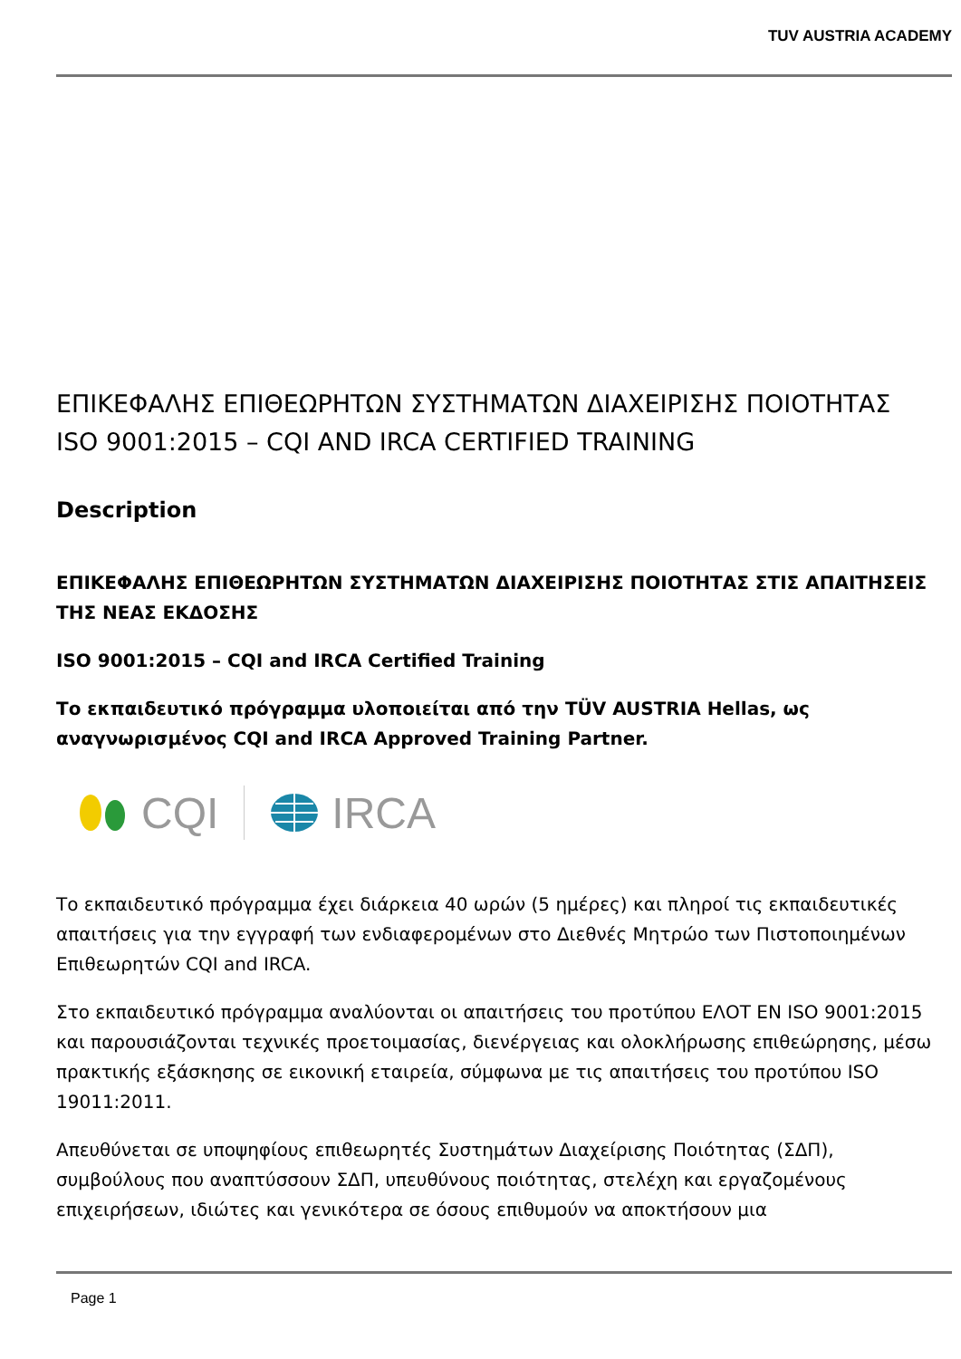TUV AUSTRIA ACADEMY
ΕΠΙΚΕΦΑΛΗΣ ΕΠΙΘΕΩΡΗΤΩΝ ΣΥΣΤΗΜΑΤΩΝ ΔΙΑΧΕΙΡΙΣΗΣ ΠΟΙΟΤΗΤΑΣ ISO 9001:2015 – CQI AND IRCA CERTIFIED TRAINING
Description
ΕΠΙΚΕΦΑΛΗΣ ΕΠΙΘΕΩΡΗΤΩΝ ΣΥΣΤΗΜΑΤΩΝ ΔΙΑΧΕΙΡΙΣΗΣ ΠΟΙΟΤΗΤΑΣ ΣΤΙΣ ΑΠΑΙΤΗΣΕΙΣ ΤΗΣ ΝΕΑΣ ΕΚΔΟΣΗΣ
ISO 9001:2015 – CQI and IRCA Certified Training
Το εκπαιδευτικό πρόγραμμα υλοποιείται από την TÜV AUSTRIA Hellas, ως αναγνωρισμένος CQI and IRCA Approved Training Partner.
CQI IRCA
Το εκπαιδευτικό πρόγραμμα έχει διάρκεια 40 ωρών (5 ημέρες) και πληροί τις εκπαιδευτικές απαιτήσεις για την εγγραφή των ενδιαφερομένων στο Διεθνές Μητρώο των Πιστοποιημένων Επιθεωρητών CQI and IRCA.
Στο εκπαιδευτικό πρόγραμμα αναλύονται οι απαιτήσεις του προτύπου ΕΛΟΤ EN ISO 9001:2015 και παρουσιάζονται τεχνικές προετοιμασίας, διενέργειας και ολοκλήρωσης επιθεώρησης, μέσω πρακτικής εξάσκησης σε εικονική εταιρεία, σύμφωνα με τις απαιτήσεις του προτύπου ISO 19011:2011.
Απευθύνεται σε υποψηφίους επιθεωρητές Συστημάτων Διαχείρισης Ποιότητας (ΣΔΠ), συμβούλους που αναπτύσσουν ΣΔΠ, υπευθύνους ποιότητας, στελέχη και εργαζομένους επιχειρήσεων, ιδιώτες και γενικότερα σε όσους επιθυμούν να αποκτήσουν μια
Page 1